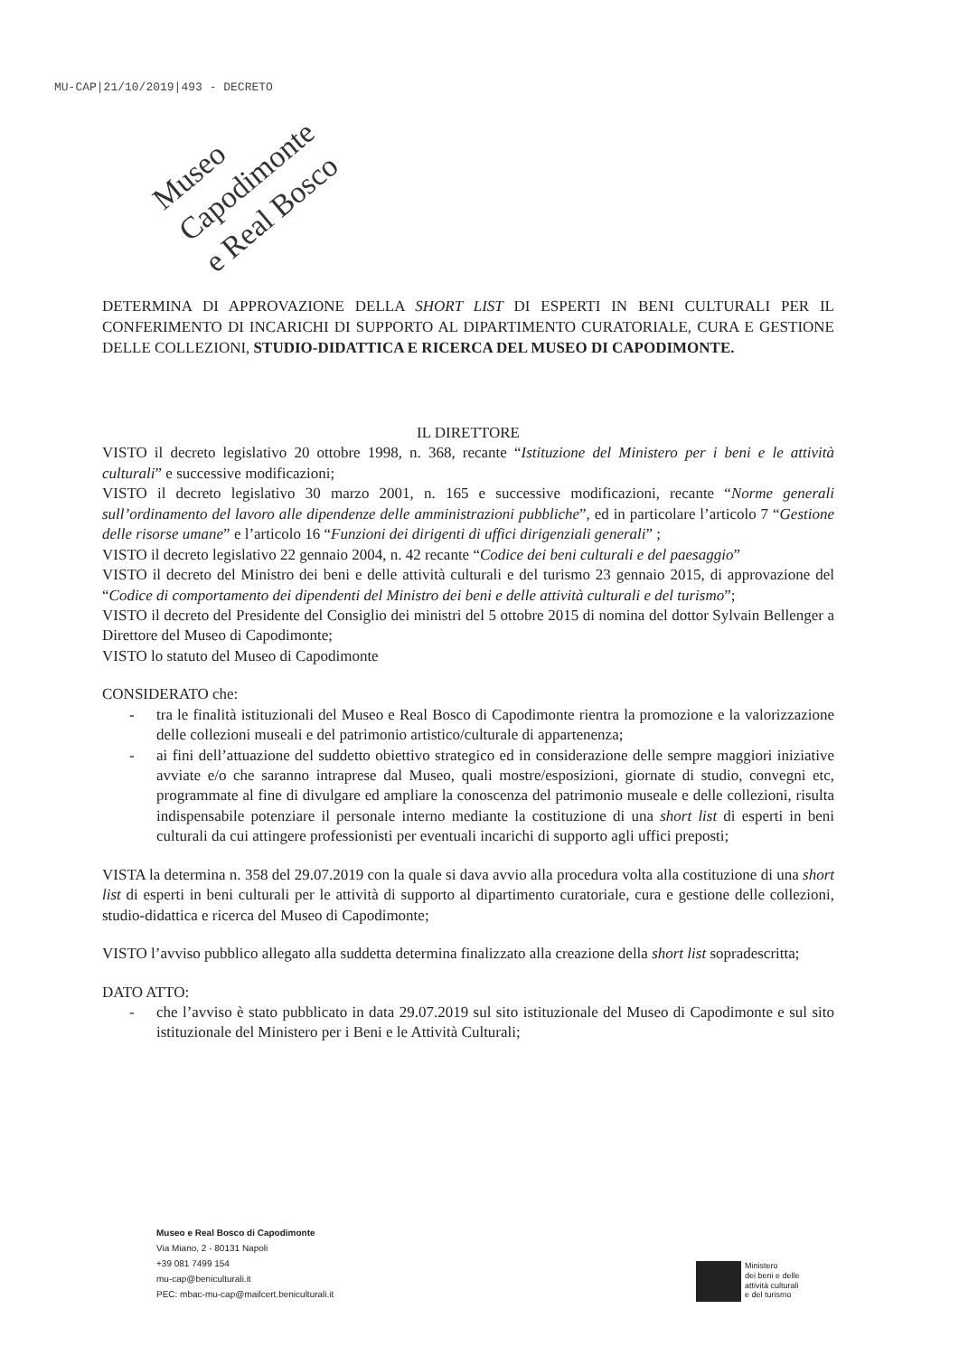MU-CAP|21/10/2019|493 - DECRETO
Museo Capodimonte
e Real Bosco
DETERMINA DI APPROVAZIONE DELLA SHORT LIST DI ESPERTI IN BENI CULTURALI PER IL CONFERIMENTO DI INCARICHI DI SUPPORTO AL DIPARTIMENTO CURATORIALE, CURA E GESTIONE DELLE COLLEZIONI, STUDIO-DIDATTICA E RICERCA DEL MUSEO DI CAPODIMONTE.
IL DIRETTORE
VISTO il decreto legislativo 20 ottobre 1998, n. 368, recante “Istituzione del Ministero per i beni e le attività culturali” e successive modificazioni;
VISTO il decreto legislativo 30 marzo 2001, n. 165 e successive modificazioni, recante “Norme generali sull’ordinamento del lavoro alle dipendenze delle amministrazioni pubbliche”, ed in particolare l’articolo 7 “Gestione delle risorse umane” e l’articolo 16 “Funzioni dei dirigenti di uffici dirigenziali generali” ;
VISTO il decreto legislativo 22 gennaio 2004, n. 42 recante “Codice dei beni culturali e del paesaggio”
VISTO il decreto del Ministro dei beni e delle attività culturali e del turismo 23 gennaio 2015, di approvazione del “Codice di comportamento dei dipendenti del Ministro dei beni e delle attività culturali e del turismo”;
VISTO il decreto del Presidente del Consiglio dei ministri del 5 ottobre 2015 di nomina del dottor Sylvain Bellenger a Direttore del Museo di Capodimonte;
VISTO lo statuto del Museo di Capodimonte
CONSIDERATO che:
- tra le finalità istituzionali del Museo e Real Bosco di Capodimonte rientra la promozione e la valorizzazione delle collezioni museali e del patrimonio artistico/culturale di appartenenza;
- ai fini dell’attuazione del suddetto obiettivo strategico ed in considerazione delle sempre maggiori iniziative avviate e/o che saranno intraprese dal Museo, quali mostre/esposizioni, giornate di studio, convegni etc, programmate al fine di divulgare ed ampliare la conoscenza del patrimonio museale e delle collezioni, risulta indispensabile potenziare il personale interno mediante la costituzione di una short list di esperti in beni culturali da cui attingere professionisti per eventuali incarichi di supporto agli uffici preposti;
VISTA la determina n. 358 del 29.07.2019 con la quale si dava avvio alla procedura volta alla costituzione di una short list di esperti in beni culturali per le attività di supporto al dipartimento curatoriale, cura e gestione delle collezioni, studio-didattica e ricerca del Museo di Capodimonte;
VISTO l’avviso pubblico allegato alla suddetta determina finalizzato alla creazione della short list sopradescritta;
DATO ATTO:
- che l’avviso è stato pubblicato in data 29.07.2019 sul sito istituzionale del Museo di Capodimonte e sul sito istituzionale del Ministero per i Beni e le Attività Culturali;
Museo e Real Bosco di Capodimonte
Via Miano, 2 - 80131 Napoli
+39 081 7499 154
mu-cap@beniculturali.it
PEC: mbac-mu-cap@mailcert.beniculturali.it
Ministero
dei beni e delle
attività culturali
e del turismo